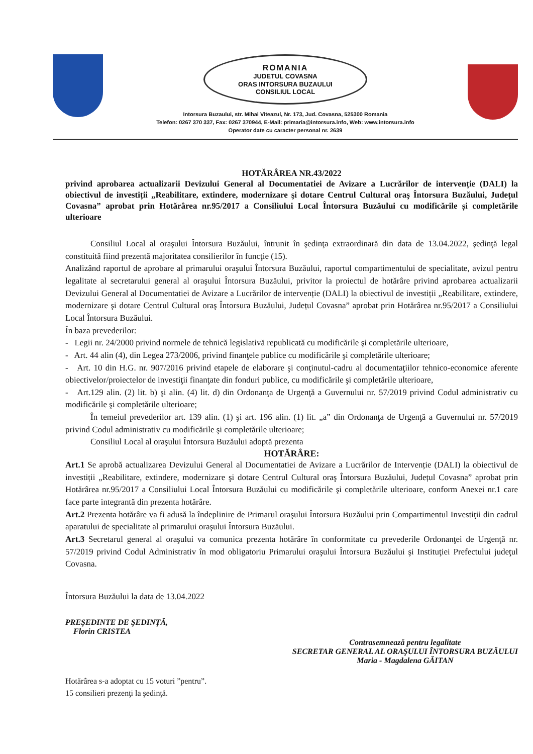ROMANIA
JUDETUL COVASNA
ORAS INTORSURA BUZAULUI
CONSILIUL LOCAL
Intorsura Buzaului, str. Mihai Viteazul, Nr. 173, Jud. Covasna, 525300 Romania
Telefon: 0267 370 337, Fax: 0267 370944, E-Mail: primaria@intorsura.info, Web: www.intorsura.info
Operator date cu caracter personal nr. 2639
HOTĂRÂREA NR.43/2022
privind aprobarea actualizarii Devizului General al Documentatiei de Avizare a Lucrărilor de intervenție (DALI) la obiectivul de investiții „Reabilitare, extindere, modernizare şi dotare Centrul Cultural oraş Întorsura Buzăului, Județul Covasna” aprobat prin Hotărârea nr.95/2017 a Consiliului Local Întorsura Buzăului cu modificările și completările ulterioare
Consiliul Local al oraşului Întorsura Buzăului, întrunit în şedinţa extraordinară din data de 13.04.2022, şedinţă legal constituită fiind prezentă majoritatea consilierilor în funcţie (15).
Analizând raportul de aprobare al primarului oraşului Întorsura Buzăului, raportul compartimentului de specialitate, avizul pentru legalitate al secretarului general al oraşului Întorsura Buzăului, privitor la proiectul de hotărâre privind aprobarea actualizarii Devizului General al Documentatiei de Avizare a Lucrărilor de intervenție (DALI) la obiectivul de investiții „Reabilitare, extindere, modernizare şi dotare Centrul Cultural oraş Întorsura Buzăului, Județul Covasna” aprobat prin Hotărârea nr.95/2017 a Consiliului Local Întorsura Buzăului.
În baza prevederilor:
- Legii nr. 24/2000 privind normele de tehnică legislativă republicată cu modificările şi completările ulterioare,
- Art. 44 alin (4), din Legea 273/2006, privind finanţele publice cu modificările şi completările ulterioare;
- Art. 10 din H.G. nr. 907/2016 privind etapele de elaborare şi conţinutul-cadru al documentaţiilor tehnico-economice aferente obiectivelor/proiectelor de investiţii finanţate din fonduri publice, cu modificările şi completările ulterioare,
- Art.129 alin. (2) lit. b) şi alin. (4) lit. d) din Ordonanţa de Urgenţă a Guvernului nr. 57/2019 privind Codul administrativ cu modificările şi completările ulterioare;
În temeiul prevederilor art. 139 alin. (1) şi art. 196 alin. (1) lit. „a” din Ordonanţa de Urgenţă a Guvernului nr. 57/2019 privind Codul administrativ cu modificările şi completările ulterioare;
Consiliul Local al oraşului Întorsura Buzăului adoptă prezenta
HOTĂRÂRE:
Art.1 Se aprobă actualizarea Devizului General al Documentatiei de Avizare a Lucrărilor de Intervenție (DALI) la obiectivul de investiții „Reabilitare, extindere, modernizare şi dotare Centrul Cultural oraş Întorsura Buzăului, Județul Covasna” aprobat prin Hotărârea nr.95/2017 a Consiliului Local Întorsura Buzăului cu modificările şi completările ulterioare, conform Anexei nr.1 care face parte integrantă din prezenta hotărâre.
Art.2 Prezenta hotărâre va fi adusă la îndeplinire de Primarul oraşului Întorsura Buzăului prin Compartimentul Investiţii din cadrul aparatului de specialitate al primarului oraşului Întorsura Buzăului.
Art.3 Secretarul general al oraşului va comunica prezenta hotărâre în conformitate cu prevederile Ordonanţei de Urgenţă nr. 57/2019 privind Codul Administrativ în mod obligatoriu Primarului oraşului Întorsura Buzăului şi Instituţiei Prefectului judeţul Covasna.
Întorsura Buzăului la data de 13.04.2022
PREŞEDINTE DE ŞEDINŢĂ,
Florin CRISTEA
Contrasemnează pentru legalitate
SECRETAR GENERAL AL ORAŞULUI ÎNTORSURA BUZĂULUI
Maria - Magdalena GĂITAN
Hotărârea s-a adoptat cu 15 voturi ”pentru”.
15 consilieri prezenţi la şedinţă.